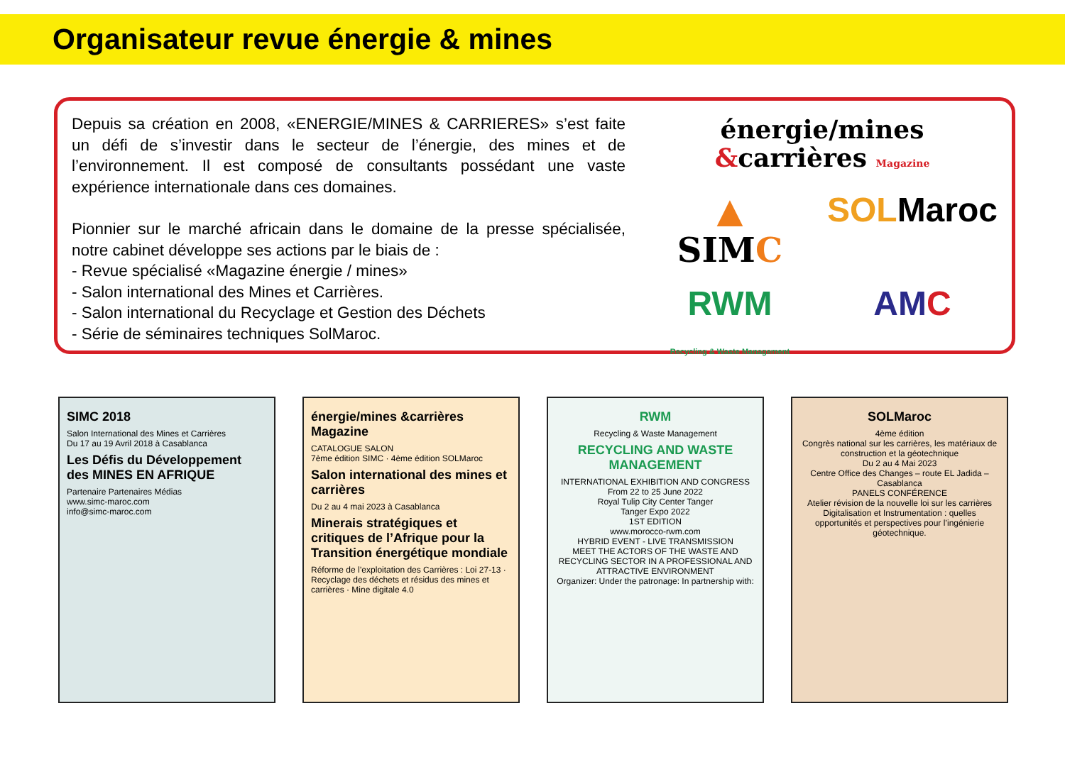Organisateur revue énergie & mines
Depuis sa création en 2008, «ENERGIE/MINES & CARRIERES» s’est faite un défi de s’investir dans le secteur de l’énergie, des mines et de l’environnement. Il est composé de consultants possédant une vaste expérience internationale dans ces domaines.
Pionnier sur le marché africain dans le domaine de la presse spécialisée, notre cabinet développe ses actions par le biais de :
- Revue spécialisé «Magazine énergie / mines»
- Salon international des Mines et Carrières.
- Salon international du Recyclage et Gestion des Déchets
- Série de séminaires techniques SolMaroc.
énergie/mines
&carrières Magazine
▲
SIMC
SOLMaroc
RWM
Recycling & Waste Management
AMC
SIMC 2018
Salon International des Mines et Carrières
Du 17 au 19 Avril 2018 à Casablanca
Les Défis du Développement des MINES EN AFRIQUE
Partenaire Partenaires Médias
www.simc-maroc.com
info@simc-maroc.com
énergie/mines &carrières Magazine
CATALOGUE SALON
7ème édition SIMC · 4ème édition SOLMaroc
Salon international des mines et carrières
Du 2 au 4 mai 2023 à Casablanca
Minerais stratégiques et critiques de l’Afrique pour la Transition énergétique mondiale
Réforme de l’exploitation des Carrières : Loi 27-13 · Recyclage des déchets et résidus des mines et carrières · Mine digitale 4.0
RWM
Recycling & Waste Management
RECYCLING AND WASTE MANAGEMENT
INTERNATIONAL EXHIBITION AND CONGRESS
From 22 to 25 June 2022
Royal Tulip City Center Tanger
Tanger Expo 2022
1ST EDITION
www.morocco-rwm.com
HYBRID EVENT - LIVE TRANSMISSION
MEET THE ACTORS OF THE WASTE AND RECYCLING SECTOR IN A PROFESSIONAL AND ATTRACTIVE ENVIRONMENT
Organizer: Under the patronage: In partnership with:
SOLMaroc
4ème édition
Congrès national sur les carrières, les matériaux de construction et la géotechnique
Du 2 au 4 Mai 2023
Centre Office des Changes – route EL Jadida – Casablanca
PANELS CONFÉRENCE
Atelier révision de la nouvelle loi sur les carrières
Digitalisation et Instrumentation : quelles opportunités et perspectives pour l’ingénierie géotechnique.